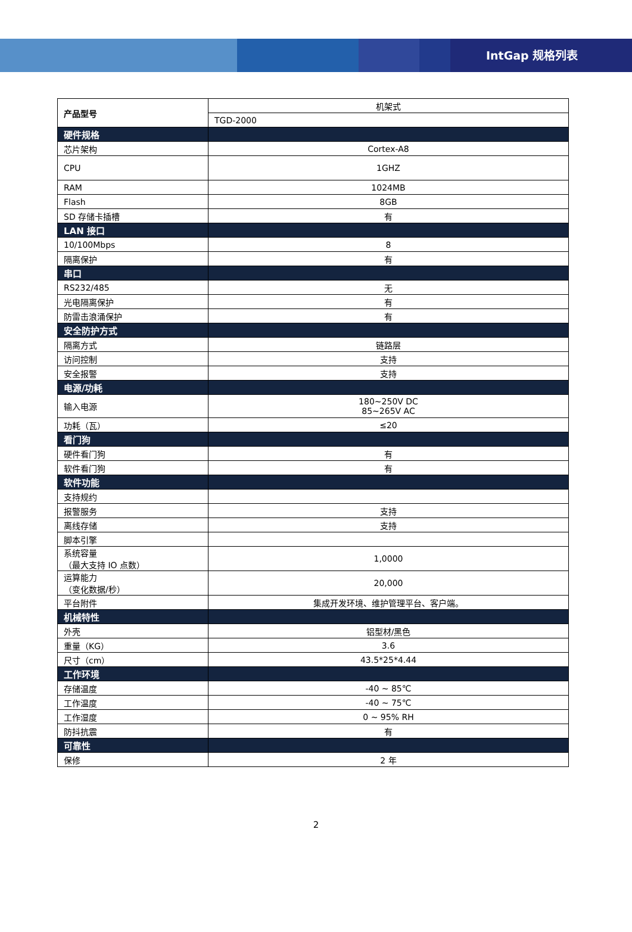IntGap 规格列表
| 产品型号 | 机架式 |
| | TGD-2000 |
| 硬件规格 | |
| 芯片架构 | Cortex-A8 |
| CPU | 1GHZ |
| RAM | 1024MB |
| Flash | 8GB |
| SD 存储卡插槽 | 有 |
| LAN 接口 | |
| 10/100Mbps | 8 |
| 隔离保护 | 有 |
| 串口 | |
| RS232/485 | 无 |
| 光电隔离保护 | 有 |
| 防雷击浪涌保护 | 有 |
| 安全防护方式 | |
| 隔离方式 | 链路层 |
| 访问控制 | 支持 |
| 安全报警 | 支持 |
| 电源/功耗 | |
| 输入电源 | 180~250V DC 85~265V AC |
| 功耗（瓦） | ≤20 |
| 看门狗 | |
| 硬件看门狗 | 有 |
| 软件看门狗 | 有 |
| 软件功能 | |
| 支持规约 | |
| 报警服务 | 支持 |
| 离线存储 | 支持 |
| 脚本引擎 | |
| 系统容量 （最大支持 IO 点数） | 1,0000 |
| 运算能力 （变化数据/秒） | 20,000 |
| 平台附件 | 集成开发环境、维护管理平台、客户端。 |
| 机械特性 | |
| 外壳 | 铝型材/黑色 |
| 重量（KG） | 3.6 |
| 尺寸（cm） | 43.5*25*4.44 |
| 工作环境 | |
| 存储温度 | -40 ~ 85℃ |
| 工作温度 | -40 ~ 75℃ |
| 工作湿度 | 0 ~ 95% RH |
| 防抖抗震 | 有 |
| 可靠性 | |
| 保修 | 2 年 |
2